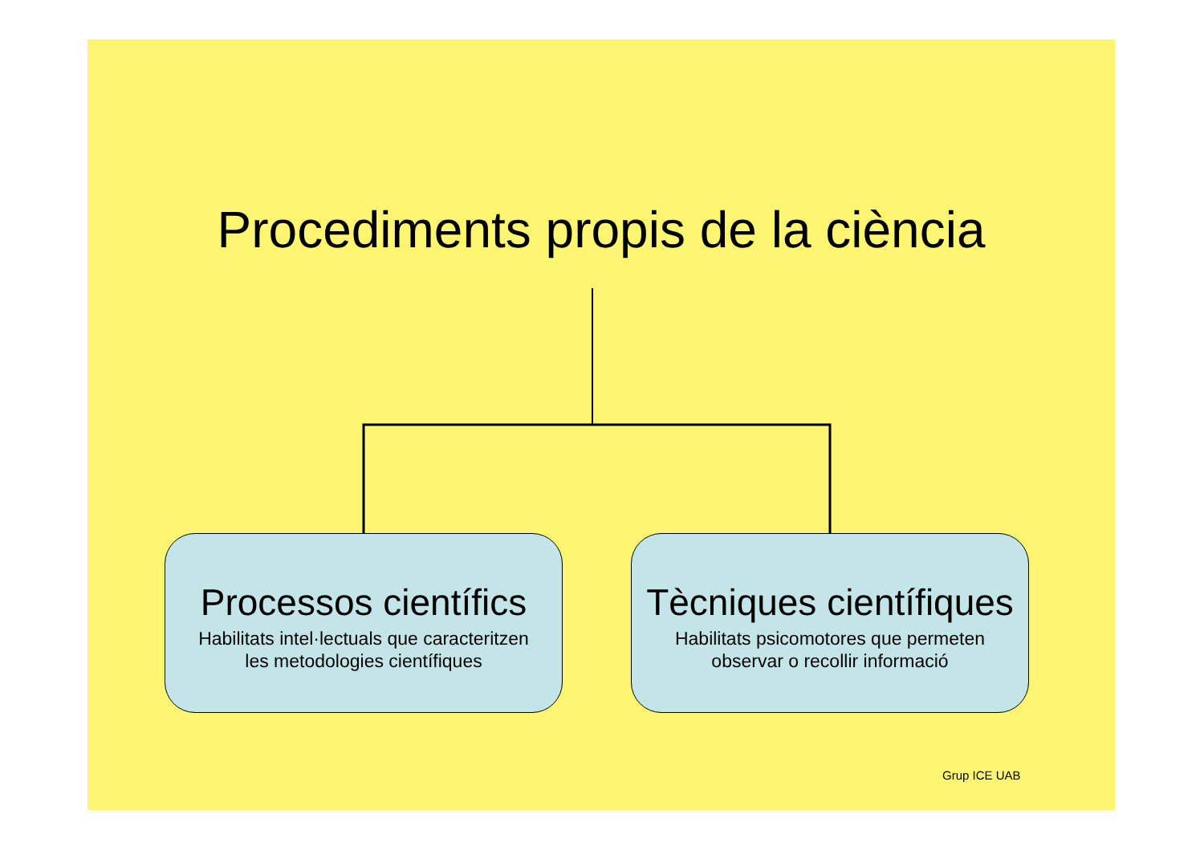Procediments propis de la ciència
Processos científics
Habilitats intel·lectuals que caracteritzen
les metodologies científiques
Tècniques científiques
Habilitats psicomotores que permeten
observar o recollir informació
Grup ICE UAB